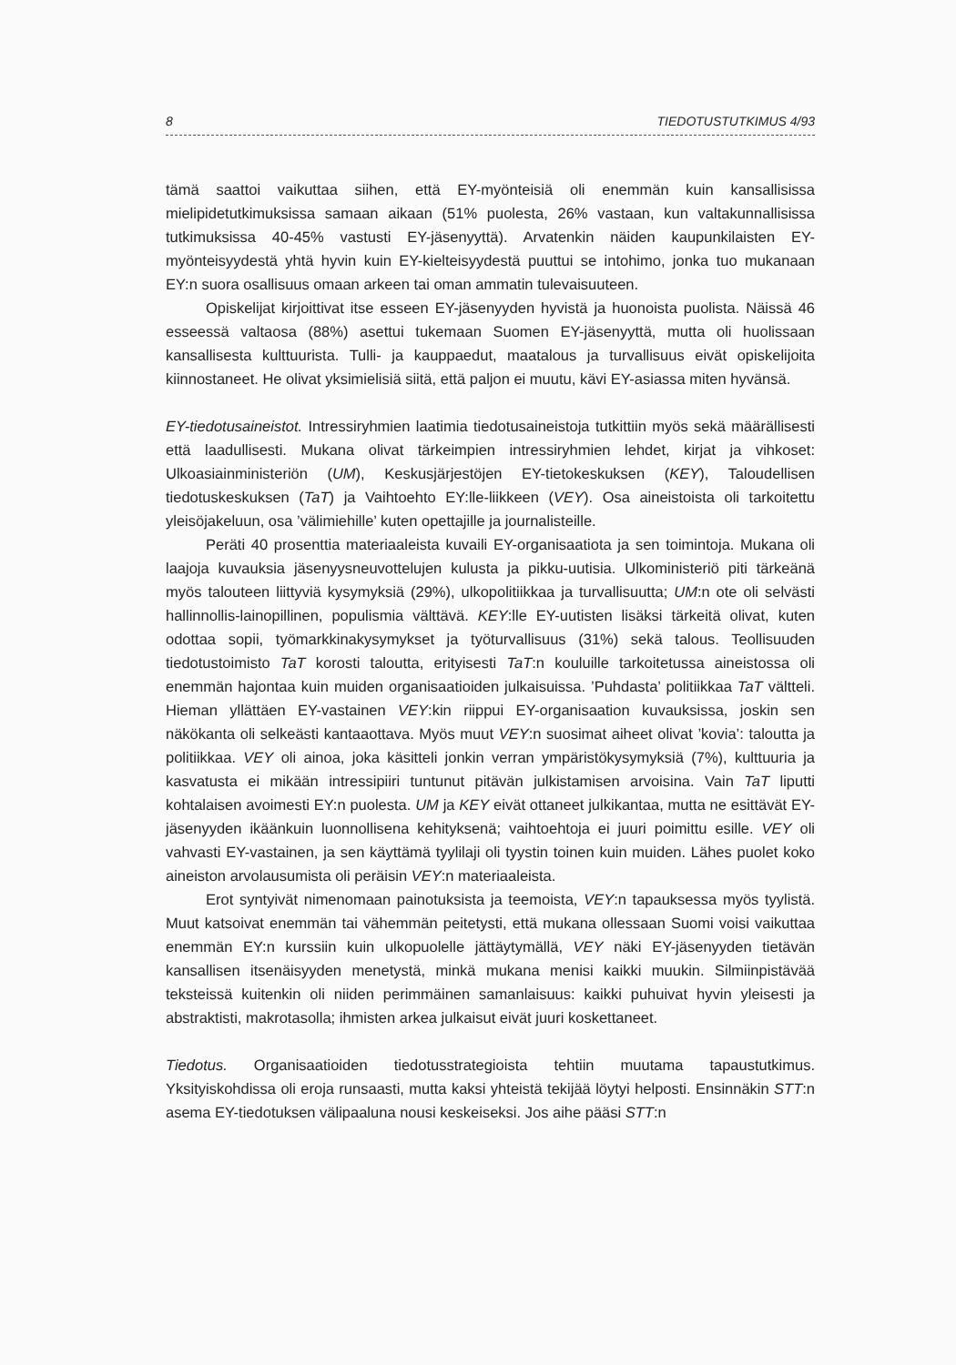8 TIEDOTUSTUTKIMUS 4/93
tämä saattoi vaikuttaa siihen, että EY-myönteisiä oli enemmän kuin kansallisissa mielipidetutkimuksissa samaan aikaan (51% puolesta, 26% vastaan, kun valtakunnallisissa tutkimuksissa 40-45% vastusti EY-jäsenyyttä). Arvatenkin näiden kaupunkilaisten EY-myönteisyydestä yhtä hyvin kuin EY-kielteisyydestä puuttui se intohimo, jonka tuo mukanaan EY:n suora osallisuus omaan arkeen tai oman ammatin tulevaisuuteen.
Opiskelijat kirjoittivat itse esseen EY-jäsenyyden hyvistä ja huonoista puolista. Näissä 46 esseessä valtaosa (88%) asettui tukemaan Suomen EY-jäsenyyttä, mutta oli huolissaan kansallisesta kulttuurista. Tulli- ja kauppaedut, maatalous ja turvallisuus eivät opiskelijoita kiinnostaneet. He olivat yksimielisiä siitä, että paljon ei muutu, kävi EY-asiassa miten hyvänsä.
EY-tiedotusaineistot. Intressiryhmien laatimia tiedotusaineistoja tutkittiin myös sekä määrällisesti että laadullisesti. Mukana olivat tärkeimpien intressiryhmien lehdet, kirjat ja vihkoset: Ulkoasiainministeriön (UM), Keskusjärjestöjen EY-tietokeskuksen (KEY), Taloudellisen tiedotuskeskuksen (TaT) ja Vaihtoehto EY:lle-liikkeen (VEY). Osa aineistoista oli tarkoitettu yleisöjakeluun, osa ’välimiehille’ kuten opettajille ja journalisteille.
Peräti 40 prosenttia materiaaleista kuvaili EY-organisaatiota ja sen toimintoja. Mukana oli laajoja kuvauksia jäsenyysneuvottelujen kulusta ja pikku-uutisia. Ulkoministeriö piti tärkeänä myös talouteen liittyviä kysymyksiä (29%), ulkopolitiikkaa ja turvallisuutta; UM:n ote oli selvästi hallinnollis-lainopillinen, populismia välttävä. KEY:lle EY-uutisten lisäksi tärkeitä olivat, kuten odottaa sopii, työmarkkinakysymykset ja työturvallisuus (31%) sekä talous. Teollisuuden tiedotustoimisto TaT korosti taloutta, erityisesti TaT:n kouluille tarkoitetussa aineistossa oli enemmän hajontaa kuin muiden organisaatioiden julkaisuissa. ’Puhdasta’ politiikkaa TaT vältteli. Hieman yllättäen EY-vastainen VEY:kin riippui EY-organisaation kuvauksissa, joskin sen näkökanta oli selkeästi kantaaottava. Myös muut VEY:n suosimat aiheet olivat ’kovia’: taloutta ja politiikkaa. VEY oli ainoa, joka käsitteli jonkin verran ympäristökysymyksiä (7%), kulttuuria ja kasvatusta ei mikään intressipiiri tuntunut pitävän julkistamisen arvoisina. Vain TaT liputti kohtalaisen avoimesti EY:n puolesta. UM ja KEY eivät ottaneet julkikantaa, mutta ne esittävät EY-jäsenyyden ikäänkuin luonnollisena kehityksenä; vaihtoehtoja ei juuri poimittu esille. VEY oli vahvasti EY-vastainen, ja sen käyttämä tyylilaji oli tyystin toinen kuin muiden. Lähes puolet koko aineiston arvolausumista oli peräisin VEY:n materiaaleista.
Erot syntyivät nimenomaan painotuksista ja teemoista, VEY:n tapauksessa myös tyylistä. Muut katsoivat enemmän tai vähemmän peitetysti, että mukana ollessaan Suomi voisi vaikuttaa enemmän EY:n kurssiin kuin ulkopuolelle jättäytymällä, VEY näki EY-jäsenyyden tietävän kansallisen itsenäisyyden menetystä, minkä mukana menisi kaikki muukin. Silmiinpistävää teksteissä kuitenkin oli niiden perimmäinen samanlaisuus: kaikki puhuivat hyvin yleisesti ja abstraktisti, makrotasolla; ihmisten arkea julkaisut eivät juuri koskettaneet.
Tiedotus. Organisaatioiden tiedotusstrategioista tehtiin muutama tapaustutkimus. Yksityiskohdissa oli eroja runsaasti, mutta kaksi yhteistä tekijää löytyi helposti. Ensinnäkin STT:n asema EY-tiedotuksen välipaaluna nousi keskeiseksi. Jos aihe pääsi STT:n